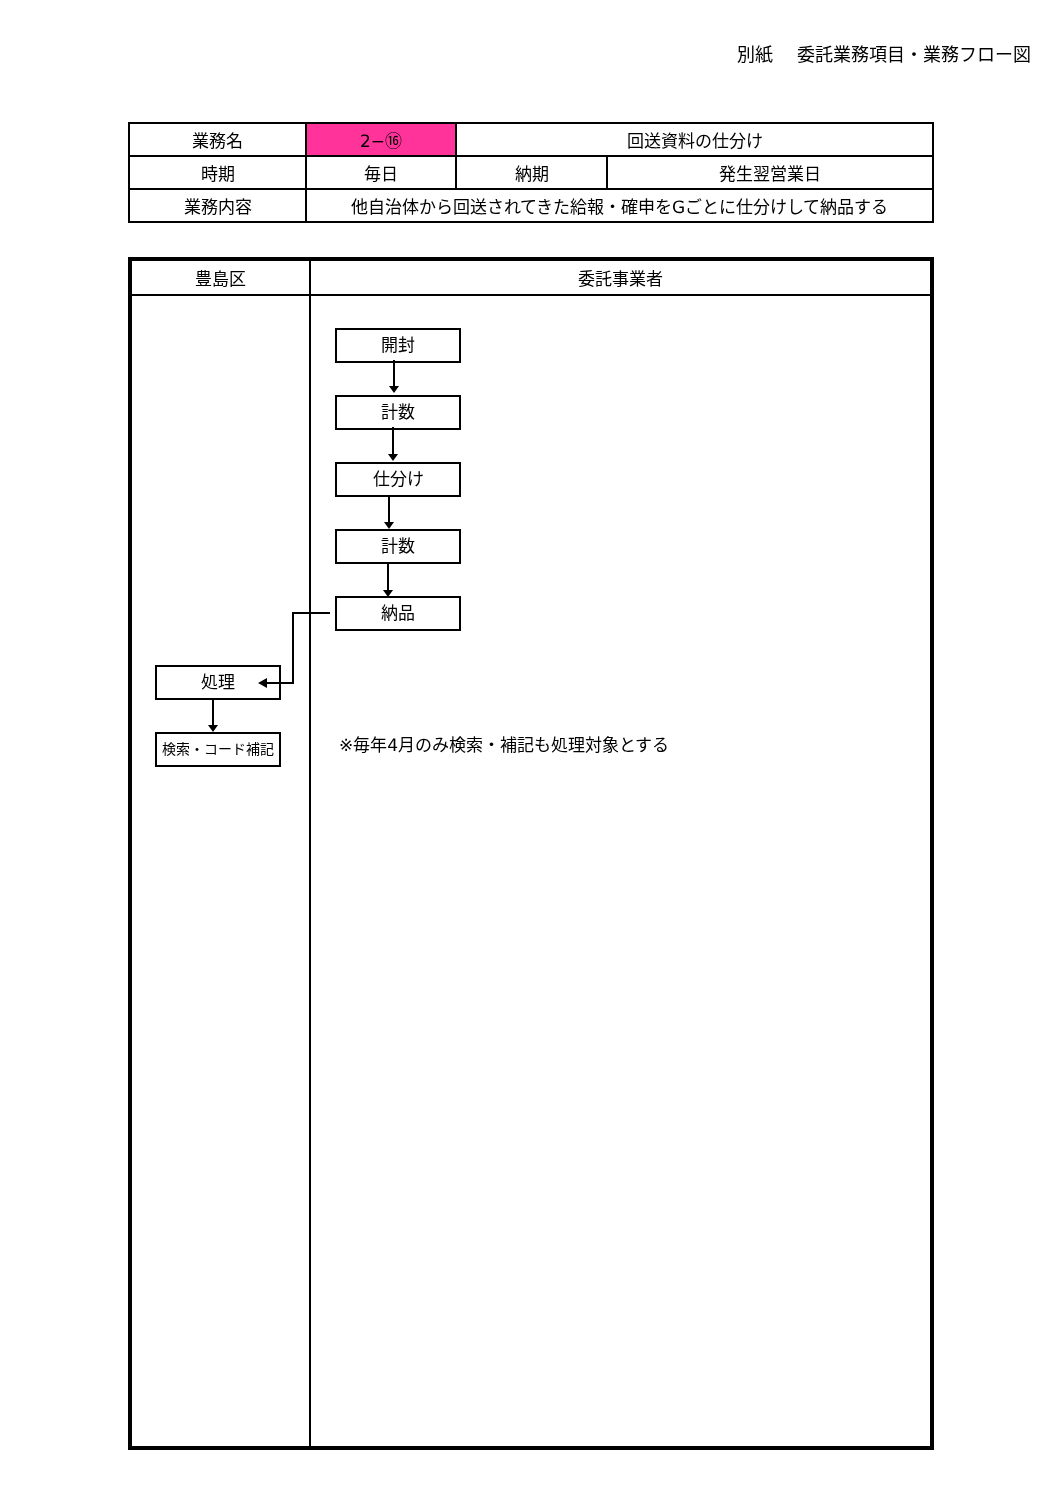別紙　 委託業務項目・業務フロー図
| 業務名 | 2−⑯ | 回送資料の仕分け | |
| 時期 | 毎日 | 納期 | 発生翌営業日 |
| 業務内容 | 他自治体から回送されてきた給報・確申をGごとに仕分けして納品する | | |
| 豊島区 | 委託事業者 |
| --- | --- |
| 処理 検索・コード補記 | 開封 計数 仕分け 計数 納品 ※毎年4月のみ検索・補記も処理対象とする |